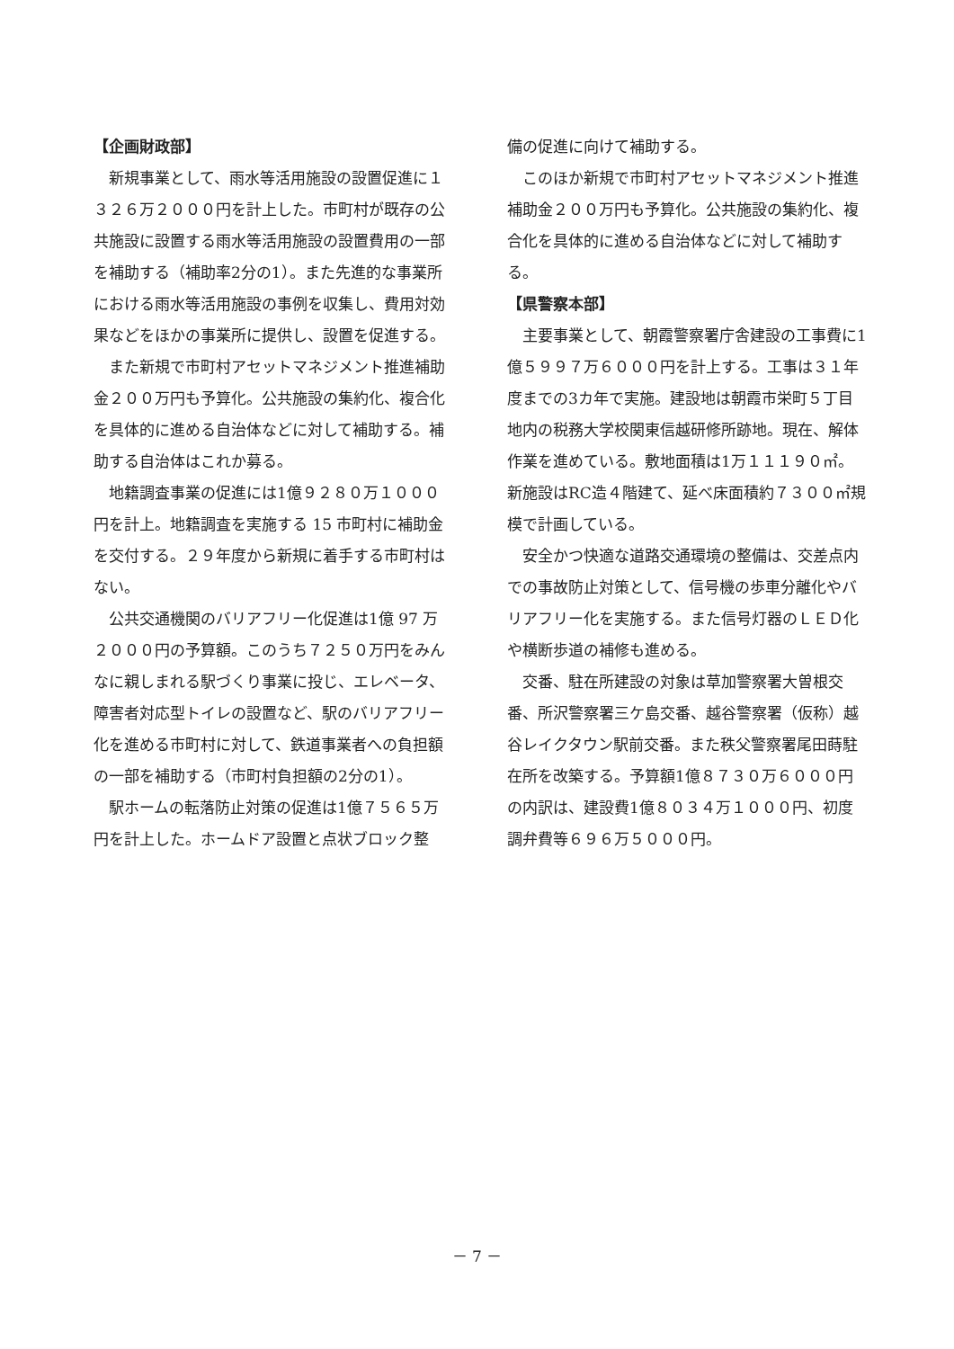【企画財政部】
新規事業として、雨水等活用施設の設置促進に１３２６万２０００円を計上した。市町村が既存の公共施設に設置する雨水等活用施設の設置費用の一部を補助する（補助率2分の1）。また先進的な事業所における雨水等活用施設の事例を収集し、費用対効果などをほかの事業所に提供し、設置を促進する。
また新規で市町村アセットマネジメント推進補助金２００万円も予算化。公共施設の集約化、複合化を具体的に進める自治体などに対して補助する。補助する自治体はこれか募る。
地籍調査事業の促進には1億９２８０万１０００円を計上。地籍調査を実施する 15 市町村に補助金を交付する。２９年度から新規に着手する市町村はない。
公共交通機関のバリアフリー化促進は1億 97 万２０００円の予算額。このうち７２５０万円をみんなに親しまれる駅づくり事業に投じ、エレベータ、障害者対応型トイレの設置など、駅のバリアフリー化を進める市町村に対して、鉄道事業者への負担額の一部を補助する（市町村負担額の2分の1）。
駅ホームの転落防止対策の促進は1億７５６５万円を計上した。ホームドア設置と点状ブロック整
備の促進に向けて補助する。
このほか新規で市町村アセットマネジメント推進補助金２００万円も予算化。公共施設の集約化、複合化を具体的に進める自治体などに対して補助する。
【県警察本部】
主要事業として、朝霞警察署庁舎建設の工事費に1億５９９７万６０００円を計上する。工事は３１年度までの3カ年で実施。建設地は朝霞市栄町５丁目地内の税務大学校関東信越研修所跡地。現在、解体作業を進めている。敷地面積は1万１１１９０㎡。新施設はRC造４階建て、延べ床面積約７３００㎡規模で計画している。
安全かつ快適な道路交通環境の整備は、交差点内での事故防止対策として、信号機の歩車分離化やバリアフリー化を実施する。また信号灯器のＬＥＤ化や横断歩道の補修も進める。
交番、駐在所建設の対象は草加警察署大曽根交番、所沢警察署三ケ島交番、越谷警察署（仮称）越谷レイクタウン駅前交番。また秩父警察署尾田蒔駐在所を改築する。予算額1億８７３０万６０００円の内訳は、建設費1億８０３４万１０００円、初度調弁費等６９６万５０００円。
－ 7 －